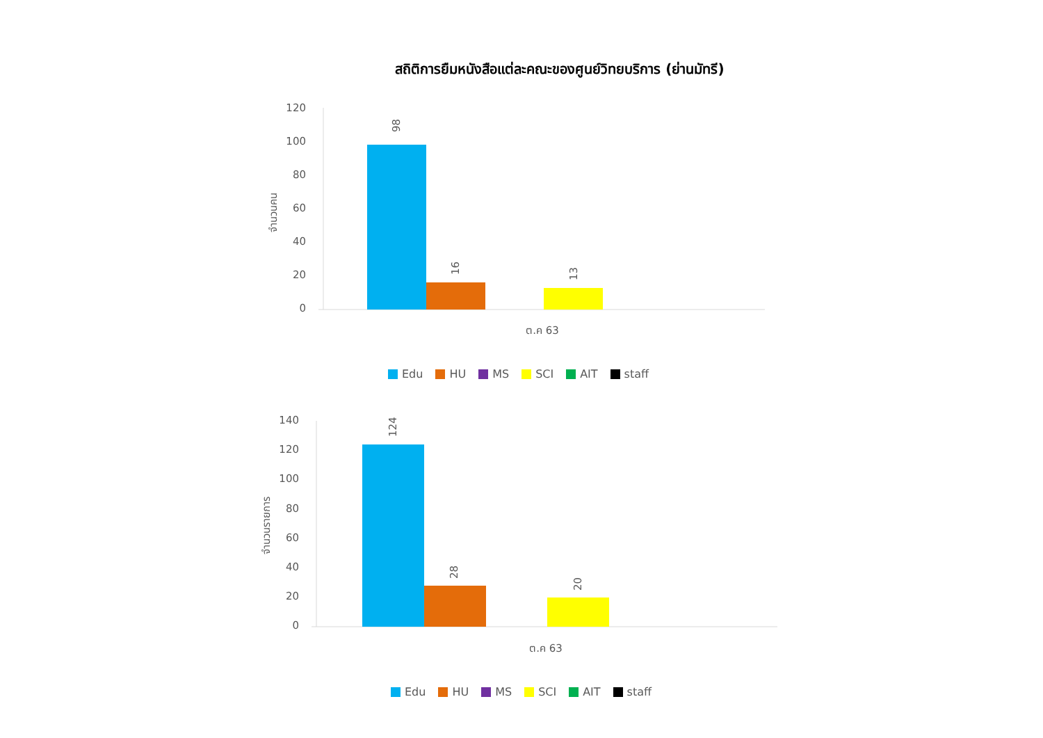สถิติการยืมหนังสือแต่ละคณะของศูนย์วิทยบริการ (ย่านมัทรี)
จำนวนคน
120
100
80
60
40
20
0
98
16
13
ต.ค 63
จำนวนรายการ
140
120
100
80
60
40
20
0
124
28
20
ต.ค 63
Edu HU MS SCI AIT staff
Edu HU MS SCI AIT staff